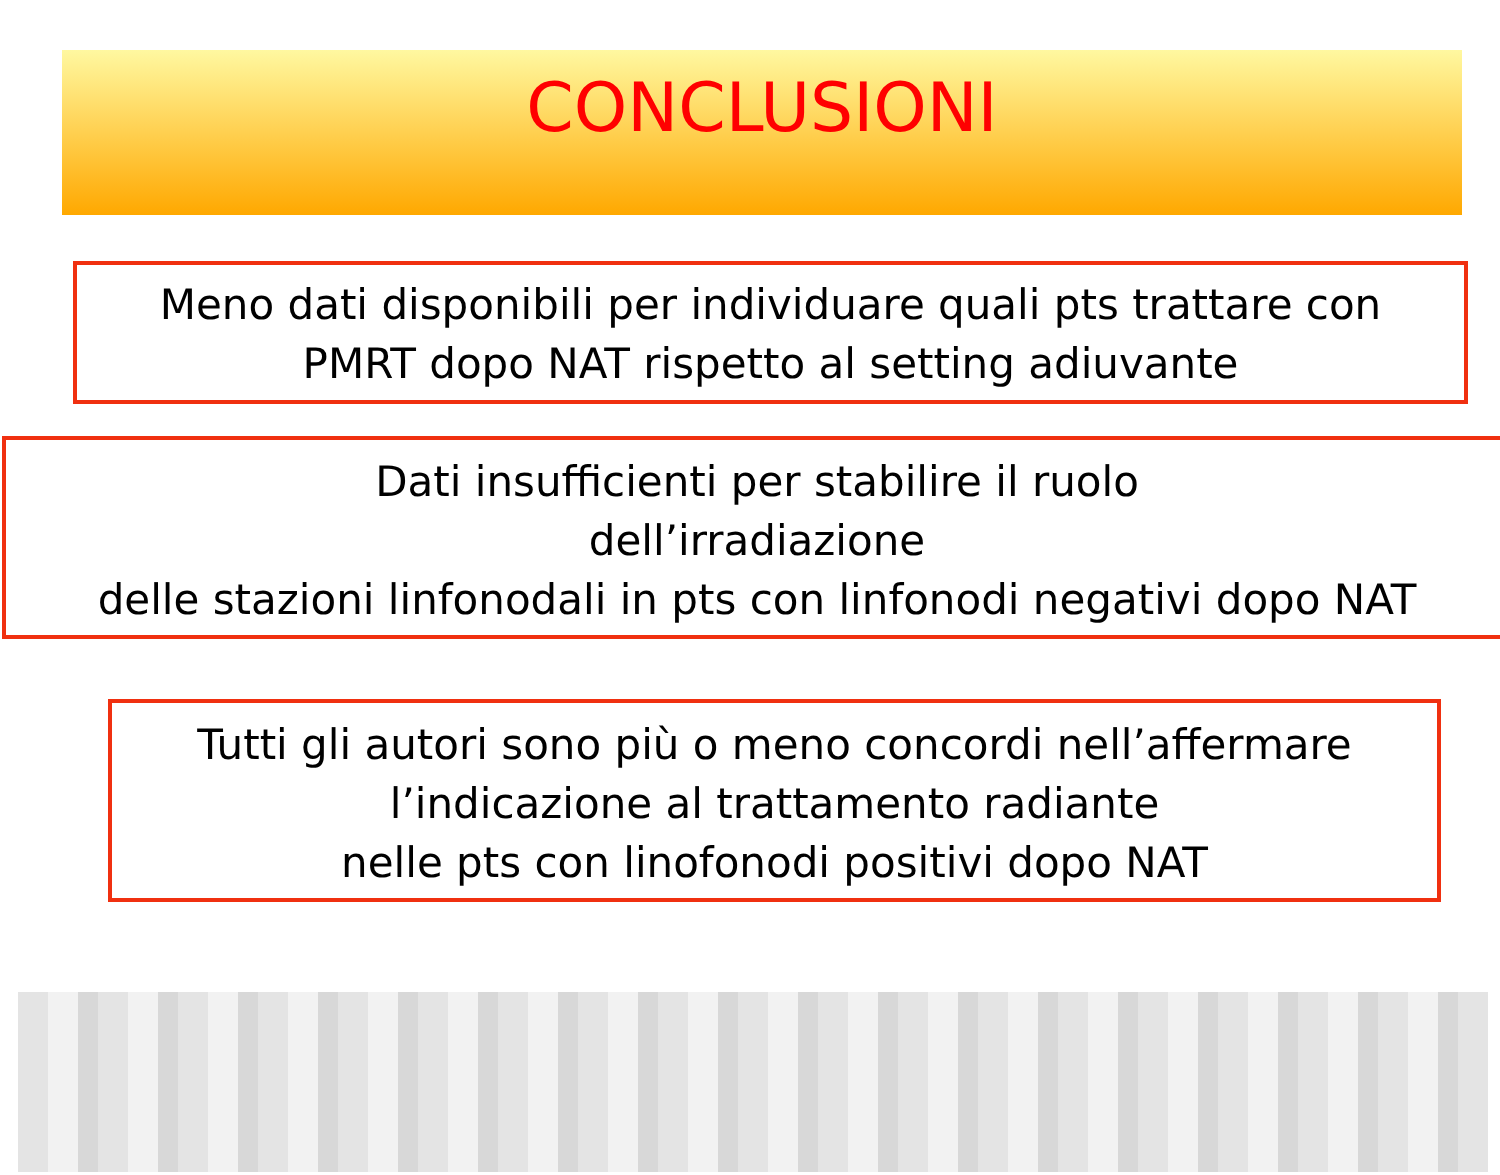CONCLUSIONI
Meno dati disponibili per individuare quali pts trattare con
PMRT dopo NAT rispetto al setting adiuvante
Dati insufficienti per stabilire il ruolo
dell’irradiazione
delle stazioni linfonodali in pts con linfonodi negativi dopo NAT
Tutti gli autori sono più o meno concordi nell’affermare
l’indicazione al trattamento radiante
nelle pts con linofonodi positivi dopo NAT